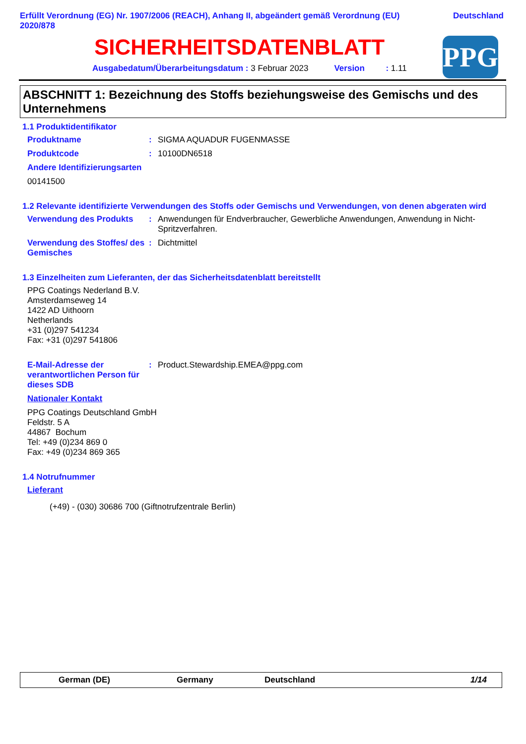Erfüllt Verordnung (EG) Nr. 1907/2006 (REACH), Anhang II, abgeändert gemäß Verordnung (EU)
2020/878 Deutschland
SICHERHEITSDATENBLATT
Ausgabedatum/Überarbeitungsdatum : 3 Februar 2023 Version : 1.11
PPG
ABSCHNITT 1: Bezeichnung des Stoffs beziehungsweise des Gemischs und des Unternehmens
1.1 Produktidentifikator
Produktname : SIGMA AQUADUR FUGENMASSE
Produktcode : 10100DN6518
Andere Identifizierungsarten
00141500
1.2 Relevante identifizierte Verwendungen des Stoffs oder Gemischs und Verwendungen, von denen abgeraten wird
Verwendung des Produkts : Anwendungen für Endverbraucher, Gewerbliche Anwendungen, Anwendung in Nicht-Spritzverfahren.
Verwendung des Stoffes/ des Gemisches
: Dichtmittel
1.3 Einzelheiten zum Lieferanten, der das Sicherheitsdatenblatt bereitstellt
PPG Coatings Nederland B.V.
Amsterdamseweg 14
1422 AD Uithoorn
Netherlands
+31 (0)297 541234
Fax: +31 (0)297 541806
E-Mail-Adresse der verantwortlichen Person für dieses SDB
: Product.Stewardship.EMEA@ppg.com
Nationaler Kontakt
PPG Coatings Deutschland GmbH
Feldstr. 5 A
44867 Bochum
Tel: +49 (0)234 869 0
Fax: +49 (0)234 869 365
1.4 Notrufnummer
Lieferant
(+49) - (030) 30686 700 (Giftnotrufzentrale Berlin)
German (DE) Germany Deutschland 1/14